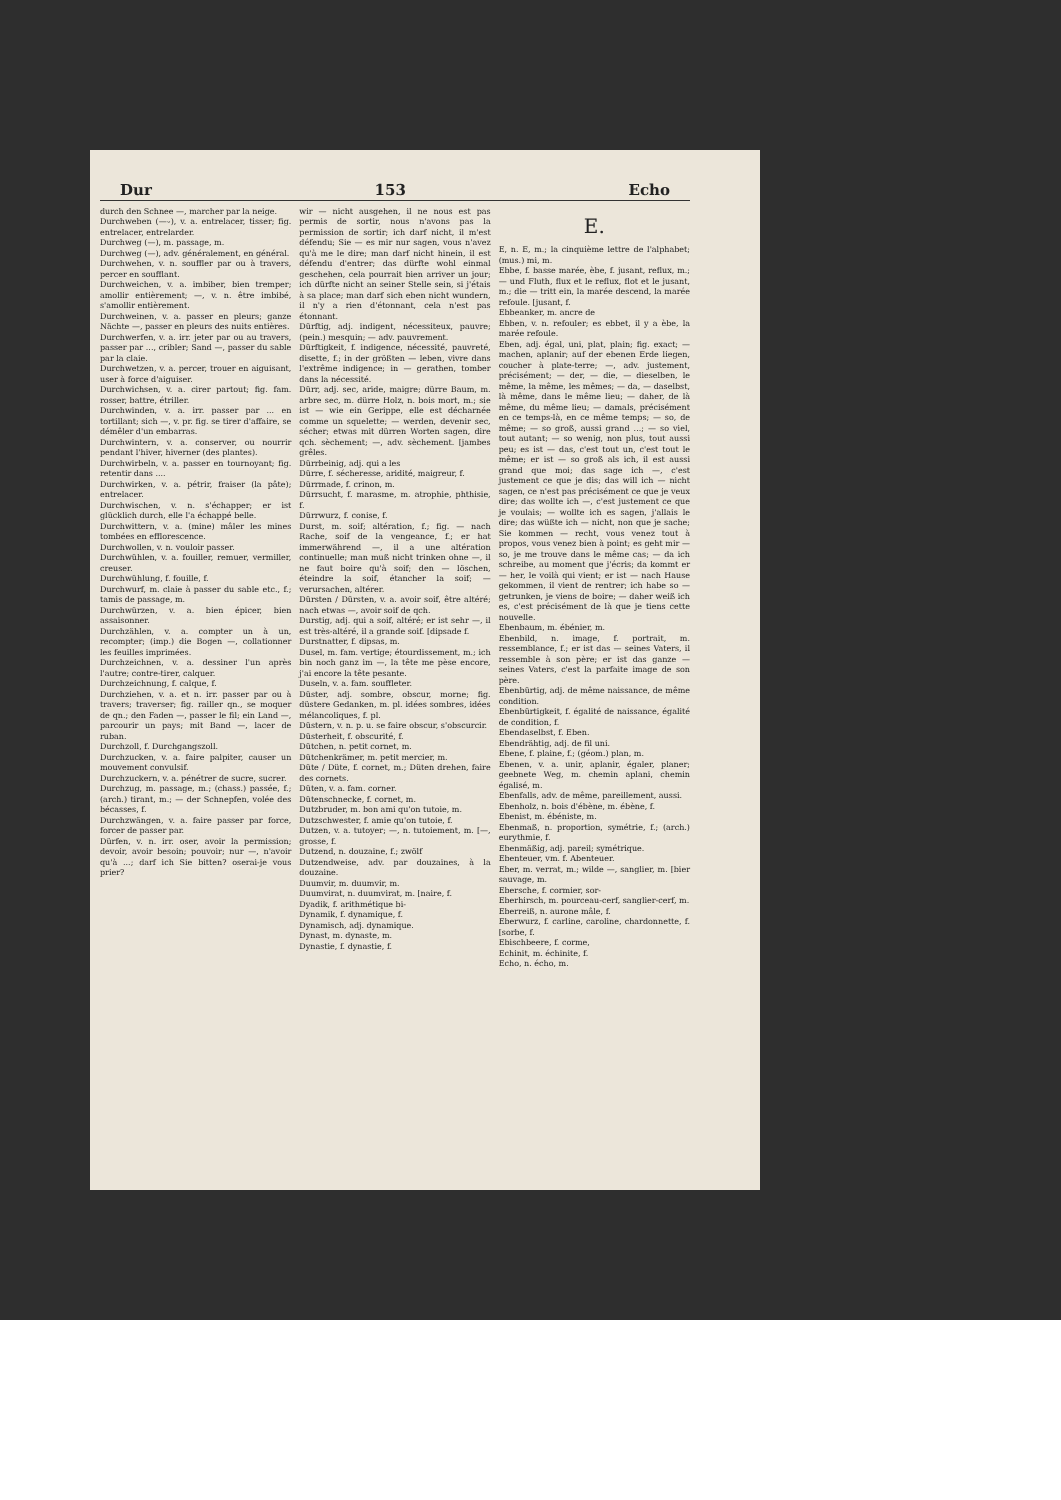Dur 153 Echo
durch den Schnee —, marcher par la neige.
Durchweben (—⏑), v. a. entrelacer, tisser; fig. entrelacer, entrelarder.
Durchweg (—), m. passage, m.
Durchweg (—), adv. généralement, en général.
Durchwehen, v. n. souffler par ou à travers, percer en soufflant.
Durchweichen, v. a. imbiber, bien tremper; amollir entièrement; —, v. n. être imbibé, s'amollir entièrement.
Durchweinen, v. a. passer en pleurs; ganze Nächte —, passer en pleurs des nuits entières.
Durchwerfen, v. a. irr. jeter par ou au travers, passer par ..., cribler; Sand —, passer du sable par la claie.
Durchwetzen, v. a. percer, trouer en aiguisant, user à force d'aiguiser.
Durchwichsen, v. a. cirer partout; fig. fam. rosser, battre, étriller.
Durchwinden, v. a. irr. passer par ... en tortillant; sich —, v. pr. fig. se tirer d'affaire, se démêler d'un embarras.
Durchwintern, v. a. conserver, ou nourrir pendant l'hiver, hiverner (des plantes).
Durchwirbeln, v. a. passer en tournoyant; fig. retentir dans ....
Durchwirken, v. a. pétrir, fraiser (la pâte); entrelacer.
Durchwischen, v. n. s'échapper; er ist glücklich durch, elle l'a échappé belle.
Durchwittern, v. a. (mine) mâler les mines tombées en efflorescence.
Durchwollen, v. n. vouloir passer.
Durchwühlen, v. a. fouiller, remuer, vermiller, creuser.
Durchwühlung, f. fouille, f.
Durchwurf, m. claie à passer du sable etc., f.; tamis de passage, m.
Durchwürzen, v. a. bien épicer, bien assaisonner.
Durchzählen, v. a. compter un à un, recompter; (imp.) die Bogen —, collationner les feuilles imprimées.
Durchzeichnen, v. a. dessiner l'un après l'autre; contre-tirer, calquer.
Durchzeichnung, f. calque, f.
Durchziehen, v. a. et n. irr. passer par ou à travers; traverser; fig. railler qn., se moquer de qn.; den Faden —, passer le fil; ein Land —, parcourir un pays; mit Band —, lacer de ruban.
Durchzoll, f. Durchgangszoll.
Durchzucken, v. a. faire palpiter, causer un mouvement convulsif.
Durchzuckern, v. a. pénétrer de sucre, sucrer.
Durchzug, m. passage, m.; (chass.) passée, f.; (arch.) tirant, m.; — der Schnepfen, volée des bécasses, f.
Durchzwängen, v. a. faire passer par force, forcer de passer par.
Dürfen, v. n. irr. oser, avoir la permission; devoir, avoir besoin; pouvoir; nur —, n'avoir qu'à ...; darf ich Sie bitten? oserai-je vous prier?
wir — nicht ausgehen, il ne nous est pas permis de sortir, nous n'avons pas la permission de sortir; ich darf nicht, il m'est défendu; Sie — es mir nur sagen, vous n'avez qu'à me le dire; man darf nicht hinein, il est défendu d'entrer; das dürfte wohl einmal geschehen, cela pourrait bien arriver un jour; ich dürfte nicht an seiner Stelle sein, si j'étais à sa place; man darf sich eben nicht wundern, il n'y a rien d'étonnant, cela n'est pas étonnant.
Dürftig, adj. indigent, nécessiteux, pauvre; (pein.) mesquin; — adv. pauvrement.
Dürftigkeit, f. indigence, nécessité, pauvreté, disette, f.; in der größten — leben, vivre dans l'extrême indigence; in — gerathen, tomber dans la nécessité.
Dürr, adj. sec, aride, maigre; dürre Baum, m. arbre sec, m. dürre Holz, n. bois mort, m.; sie ist — wie ein Gerippe, elle est décharnée comme un squelette; — werden, devenir sec, sécher; etwas mit dürren Worten sagen, dire qch. sèchement; —, adv. sèchement. [jambes grêles.
Dürrbeinig, adj. qui a les
Dürre, f. sécheresse, aridité, maigreur, f.
Dürrmade, f. crinon, m.
Dürrsucht, f. marasme, m. atrophie, phthisie, f.
Dürrwurz, f. conise, f.
Durst, m. soif; altération, f.; fig. — nach Rache, soif de la vengeance, f.; er hat immerwährend —, il a une altération continuelle; man muß nicht trinken ohne —, il ne faut boire qu'à soif; den — löschen, éteindre la soif, étancher la soif; — verursachen, altérer.
Dürsten / Dürsten, v. a. avoir soif, être altéré; nach etwas —, avoir soif de qch.
Durstig, adj. qui a soif, altéré; er ist sehr —, il est très-altéré, il a grande soif. [dipsade f.
Durstnatter, f. dipsas, m.
Dusel, m. fam. vertige; étourdissement, m.; ich bin noch ganz im —, la tête me pèse encore, j'ai encore la tête pesante.
Duseln, v. a. fam. souffleter.
Düster, adj. sombre, obscur, morne; fig. düstere Gedanken, m. pl. idées sombres, idées mélancoliques, f. pl.
Düstern, v. n. p. u. se faire obscur, s'obscurcir.
Düsterheit, f. obscurité, f.
Dütchen, n. petit cornet, m.
Dütchenkrämer, m. petit mercier, m.
Düte / Düte, f. cornet, m.; Düten drehen, faire des cornets.
Düten, v. a. fam. corner.
Dütenschnecke, f. cornet, m.
Dutzbruder, m. bon ami qu'on tutoie, m.
Dutzschwester, f. amie qu'on tutoie, f.
Dutzen, v. a. tutoyer; —, n. tutoiement, m. [—, grosse, f.
Dutzend, n. douzaine, f.; zwölf
Dutzendweise, adv. par douzaines, à la douzaine.
Duumvir, m. duumvir, m.
Duumvirat, n. duumvirat, m. [naire, f.
Dyadik, f. arithmétique bi-
Dynamik, f. dynamique, f.
Dynamisch, adj. dynamique.
Dynast, m. dynaste, m.
Dynastie, f. dynastie, f.
E.
E, n. E, m.; la cinquième lettre de l'alphabet; (mus.) mi, m.
Ebbe, f. basse marée, èbe, f. jusant, reflux, m.; — und Fluth, flux et le reflux, flot et le jusant, m.; die — tritt ein, la marée descend, la marée refoule. [jusant, f.
Ebbeanker, m. ancre de
Ebben, v. n. refouler; es ebbet, il y a èbe, la marée refoule.
Eben, adj. égal, uni, plat, plain; fig. exact; — machen, aplanir; auf der ebenen Erde liegen, coucher à plate-terre; —, adv. justement, précisément; — der, — die, — dieselben, le même, la même, les mêmes; — da, — daselbst, là même, dans le même lieu; — daher, de là même, du même lieu; — damals, précisément en ce temps-là, en ce même temps; — so, de même; — so groß, aussi grand ...; — so viel, tout autant; — so wenig, non plus, tout aussi peu; es ist — das, c'est tout un, c'est tout le même; er ist — so groß als ich, il est aussi grand que moi; das sage ich —, c'est justement ce que je dis; das will ich — nicht sagen, ce n'est pas précisément ce que je veux dire; das wollte ich —, c'est justement ce que je voulais; — wollte ich es sagen, j'allais le dire; das wüßte ich — nicht, non que je sache; Sie kommen — recht, vous venez tout à propos, vous venez bien à point; es geht mir — so, je me trouve dans le même cas; — da ich schreibe, au moment que j'écris; da kommt er — her, le voilà qui vient; er ist — nach Hause gekommen, il vient de rentrer; ich habe so — getrunken, je viens de boire; — daher weiß ich es, c'est précisément de là que je tiens cette nouvelle.
Ebenbaum, m. ébénier, m.
Ebenbild, n. image, f. portrait, m. ressemblance, f.; er ist das — seines Vaters, il ressemble à son père; er ist das ganze — seines Vaters, c'est la parfaite image de son père.
Ebenbürtig, adj. de même naissance, de même condition.
Ebenbürtigkeit, f. égalité de naissance, égalité de condition, f.
Ebendaselbst, f. Eben.
Ebendrähtig, adj. de fil uni.
Ebene, f. plaine, f.; (géom.) plan, m.
Ebenen, v. a. unir, aplanir, égaler, planer; geebnete Weg, m. chemin aplani, chemin égalisé, m.
Ebenfalls, adv. de même, pareillement, aussi.
Ebenholz, n. bois d'ébène, m. ébène, f.
Ebenist, m. ébéniste, m.
Ebenmaß, n. proportion, symétrie, f.; (arch.) eurythmie, f.
Ebenmäßig, adj. pareil; symétrique.
Ebenteuer, vm. f. Abenteuer.
Eber, m. verrat, m.; wilde —, sanglier, m. [bier sauvage, m.
Ebersche, f. cormier, sor-
Eberhirsch, m. pourceau-cerf, sanglier-cerf, m.
Eberreiß, n. aurone mâle, f.
Eberwurz, f. carline, caroline, chardonnette, f. [sorbe, f.
Ebischbeere, f. corme,
Echinit, m. échinite, f.
Echo, n. écho, m.